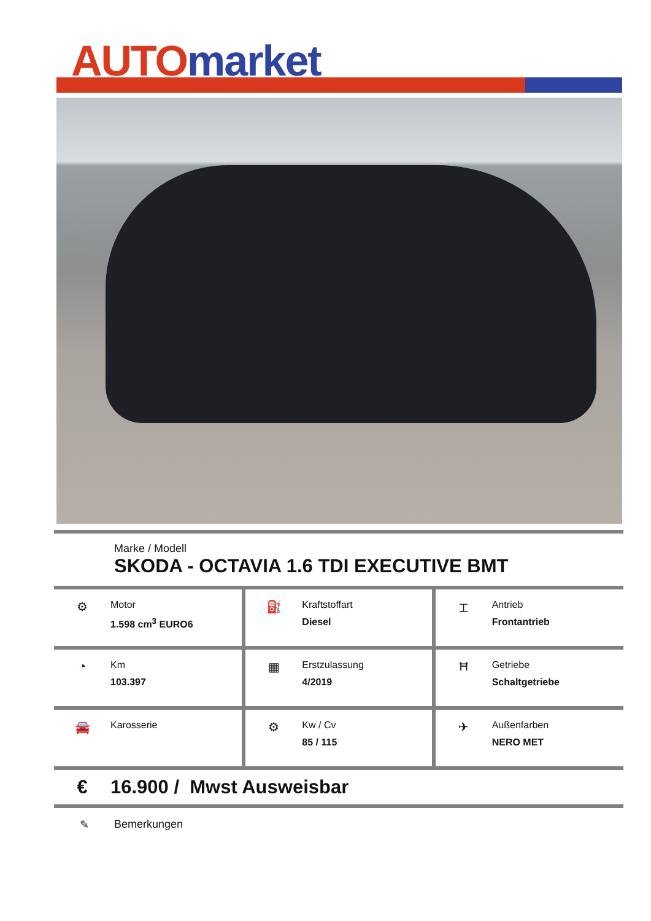AUTO market
Marke / Modell
SKODA - OCTAVIA 1.6 TDI EXECUTIVE BMT
| ⚙ Motor 1.598 cm<sup>3</sup> EURO6 | ⛽ Kraftstoffart Diesel | ⌶ Antrieb Frontantrieb |
| ◔ Km 103.397 | ▦ Erstzulassung 4/2019 | Ħ Getriebe Schaltgetriebe |
| 🚘 Karosserie | ⚙ Kw / Cv 85 / 115 | ✈ Außenfarben NERO MET |
€ 16.900 / Mwst Ausweisbar
✎ Bemerkungen